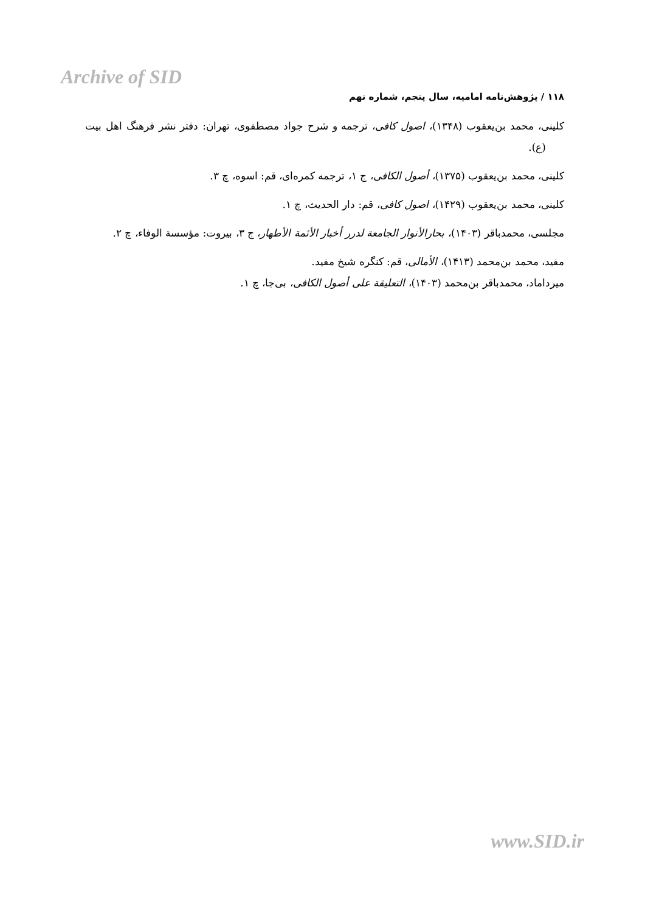Archive of SID
۱۱۸ / پژوهش‌نامه امامیه، سال پنجم، شماره نهم
کلینی، محمد بن‌یعقوب (۱۳۴۸)، اصول کافی، ترجمه و شرح جواد مصطفوی، تهران: دفتر نشر فرهنگ اهل بیت (ع).
کلینی، محمد بن‌یعقوب (۱۳۷۵)، أصول الکافی، ج ۱، ترجمه کمره‌ای، قم: اسوه، چ ۳.
کلینی، محمد بن‌یعقوب (۱۴۲۹)، اصول کافی، قم: دار الحدیث، چ ۱.
مجلسی، محمدباقر (۱۴۰۳)، بحارالأنوار الجامعة لدرر أخبار الأئمة الأطهار، ج ۳، بیروت: مؤسسة الوفاء، چ ۲.
مفید، محمد بن‌محمد (۱۴۱۳)، الأمالی، قم: کنگره شیخ مفید.
میرداماد، محمدباقر بن‌محمد (۱۴۰۳)، التعلیقة علی أصول الکافی، بی‌جا، چ ۱.
www.SID.ir